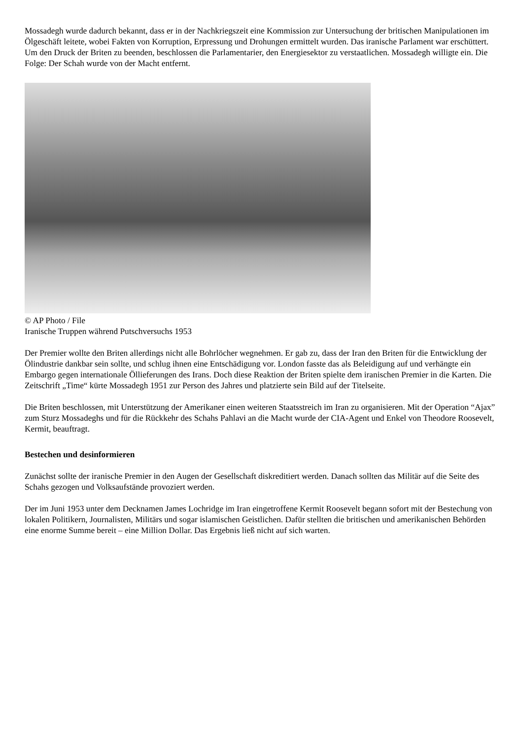Mossadegh wurde dadurch bekannt, dass er in der Nachkriegszeit eine Kommission zur Untersuchung der britischen Manipulationen im Ölgeschäft leitete, wobei Fakten von Korruption, Erpressung und Drohungen ermittelt wurden. Das iranische Parlament war erschüttert. Um den Druck der Briten zu beenden, beschlossen die Parlamentarier, den Energiesektor zu verstaatlichen. Mossadegh willigte ein. Die Folge: Der Schah wurde von der Macht entfernt.
© AP Photo / File
Iranische Truppen während Putschversuchs 1953
Der Premier wollte den Briten allerdings nicht alle Bohrlöcher wegnehmen. Er gab zu, dass der Iran den Briten für die Entwicklung der Ölindustrie dankbar sein sollte, und schlug ihnen eine Entschädigung vor. London fasste das als Beleidigung auf und verhängte ein Embargo gegen internationale Öllieferungen des Irans. Doch diese Reaktion der Briten spielte dem iranischen Premier in die Karten. Die Zeitschrift „Time“ kürte Mossadegh 1951 zur Person des Jahres und platzierte sein Bild auf der Titelseite.
Die Briten beschlossen, mit Unterstützung der Amerikaner einen weiteren Staatsstreich im Iran zu organisieren. Mit der Operation “Ajax” zum Sturz Mossadeghs und für die Rückkehr des Schahs Pahlavi an die Macht wurde der CIA-Agent und Enkel von Theodore Roosevelt, Kermit, beauftragt.
Bestechen und desinformieren
Zunächst sollte der iranische Premier in den Augen der Gesellschaft diskreditiert werden. Danach sollten das Militär auf die Seite des Schahs gezogen und Volksaufstände provoziert werden.
Der im Juni 1953 unter dem Decknamen James Lochridge im Iran eingetroffene Kermit Roosevelt begann sofort mit der Bestechung von lokalen Politikern, Journalisten, Militärs und sogar islamischen Geistlichen. Dafür stellten die britischen und amerikanischen Behörden eine enorme Summe bereit – eine Million Dollar. Das Ergebnis ließ nicht auf sich warten.